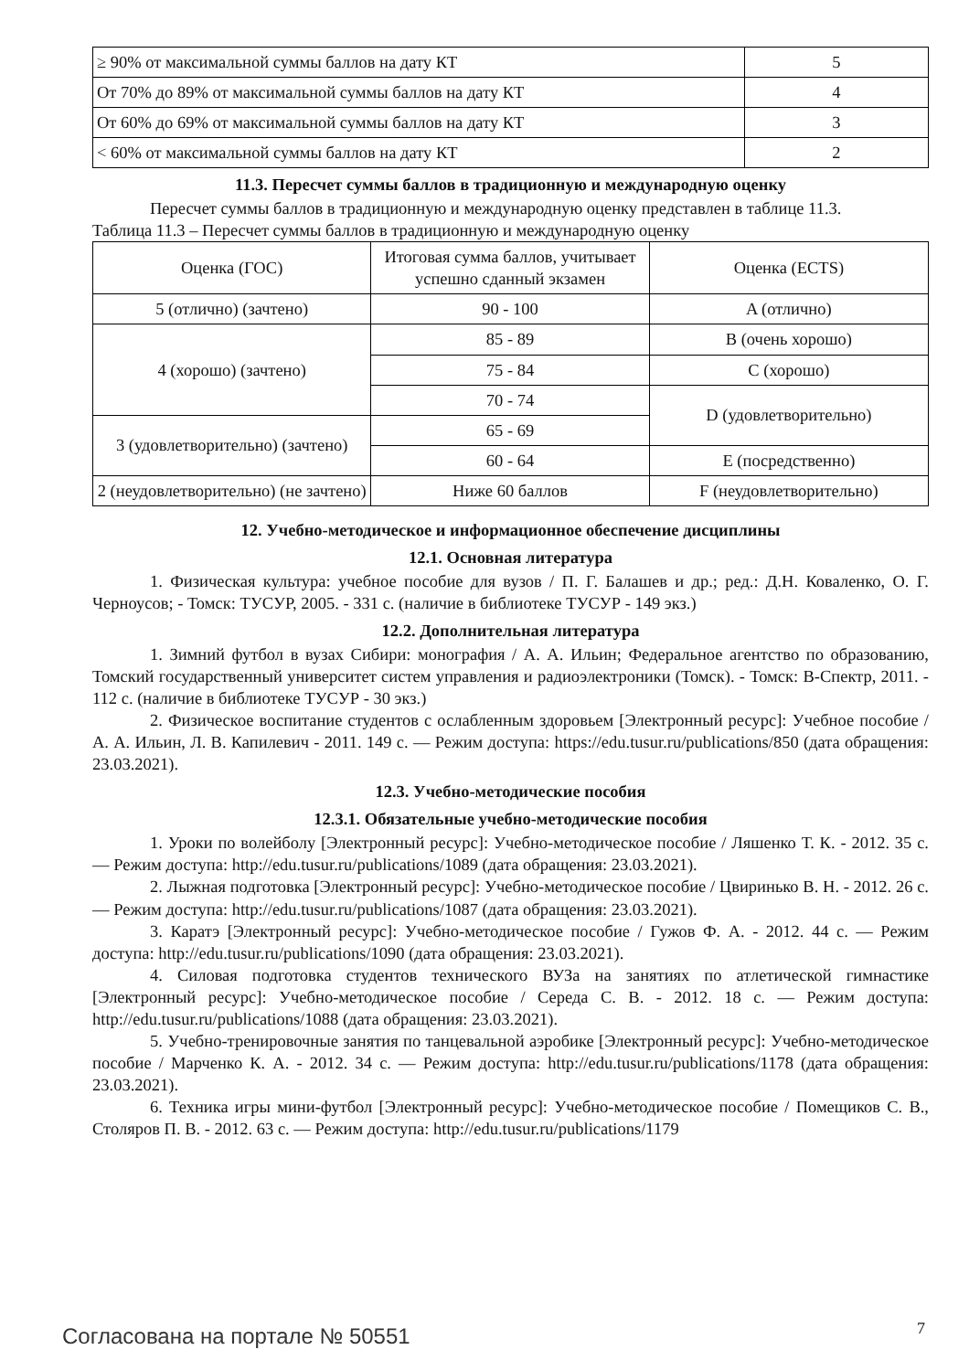| ≥ 90% от максимальной суммы баллов на дату КТ | 5 |
| От 70% до 89% от максимальной суммы баллов на дату КТ | 4 |
| От 60% до 69% от максимальной суммы баллов на дату КТ | 3 |
| < 60% от максимальной суммы баллов на дату КТ | 2 |
11.3. Пересчет суммы баллов в традиционную и международную оценку
Пересчет суммы баллов в традиционную и международную оценку представлен в таблице 11.3.
Таблица 11.3 – Пересчет суммы баллов в традиционную и международную оценку
| Оценка (ГОС) | Итоговая сумма баллов, учитывает успешно сданный экзамен | Оценка (ECTS) |
| --- | --- | --- |
| 5 (отлично) (зачтено) | 90 - 100 | A (отлично) |
| 4 (хорошо) (зачтено) | 85 - 89 | B (очень хорошо) |
| | 75 - 84 | C (хорошо) |
| | 70 - 74 | D (удовлетворительно) |
| 3 (удовлетворительно) (зачтено) | 65 - 69 | |
| | 60 - 64 | E (посредственно) |
| 2 (неудовлетворительно) (не зачтено) | Ниже 60 баллов | F (неудовлетворительно) |
12. Учебно-методическое и информационное обеспечение дисциплины
12.1. Основная литература
1. Физическая культура: учебное пособие для вузов / П. Г. Балашев и др.; ред.: Д.Н. Коваленко, О. Г. Черноусов; - Томск: ТУСУР, 2005. - 331 с. (наличие в библиотеке ТУСУР - 149 экз.)
12.2. Дополнительная литература
1. Зимний футбол в вузах Сибири: монография / А. А. Ильин; Федеральное агентство по образованию, Томский государственный университет систем управления и радиоэлектроники (Томск). - Томск: В-Спектр, 2011. - 112 с. (наличие в библиотеке ТУСУР - 30 экз.)
2. Физическое воспитание студентов с ослабленным здоровьем [Электронный ресурс]: Учебное пособие / А. А. Ильин, Л. В. Капилевич - 2011. 149 с. — Режим доступа: https://edu.tusur.ru/publications/850 (дата обращения: 23.03.2021).
12.3. Учебно-методические пособия
12.3.1. Обязательные учебно-методические пособия
1. Уроки по волейболу [Электронный ресурс]: Учебно-методическое пособие / Ляшенко Т. К. - 2012. 35 с. — Режим доступа: http://edu.tusur.ru/publications/1089 (дата обращения: 23.03.2021).
2. Лыжная подготовка [Электронный ресурс]: Учебно-методическое пособие / Цвиринько В. Н. - 2012. 26 с. — Режим доступа: http://edu.tusur.ru/publications/1087 (дата обращения: 23.03.2021).
3. Каратэ [Электронный ресурс]: Учебно-методическое пособие / Гужов Ф. А. - 2012. 44 с. — Режим доступа: http://edu.tusur.ru/publications/1090 (дата обращения: 23.03.2021).
4. Силовая подготовка студентов технического ВУЗа на занятиях по атлетической гимнастике [Электронный ресурс]: Учебно-методическое пособие / Середа С. В. - 2012. 18 с. — Режим доступа: http://edu.tusur.ru/publications/1088 (дата обращения: 23.03.2021).
5. Учебно-тренировочные занятия по танцевальной аэробике [Электронный ресурс]: Учебно-методическое пособие / Марченко К. А. - 2012. 34 с. — Режим доступа: http://edu.tusur.ru/publications/1178 (дата обращения: 23.03.2021).
6. Техника игры мини-футбол [Электронный ресурс]: Учебно-методическое пособие / Помещиков С. В., Столяров П. В. - 2012. 63 с. — Режим доступа: http://edu.tusur.ru/publications/1179
Согласована на портале № 50551 7